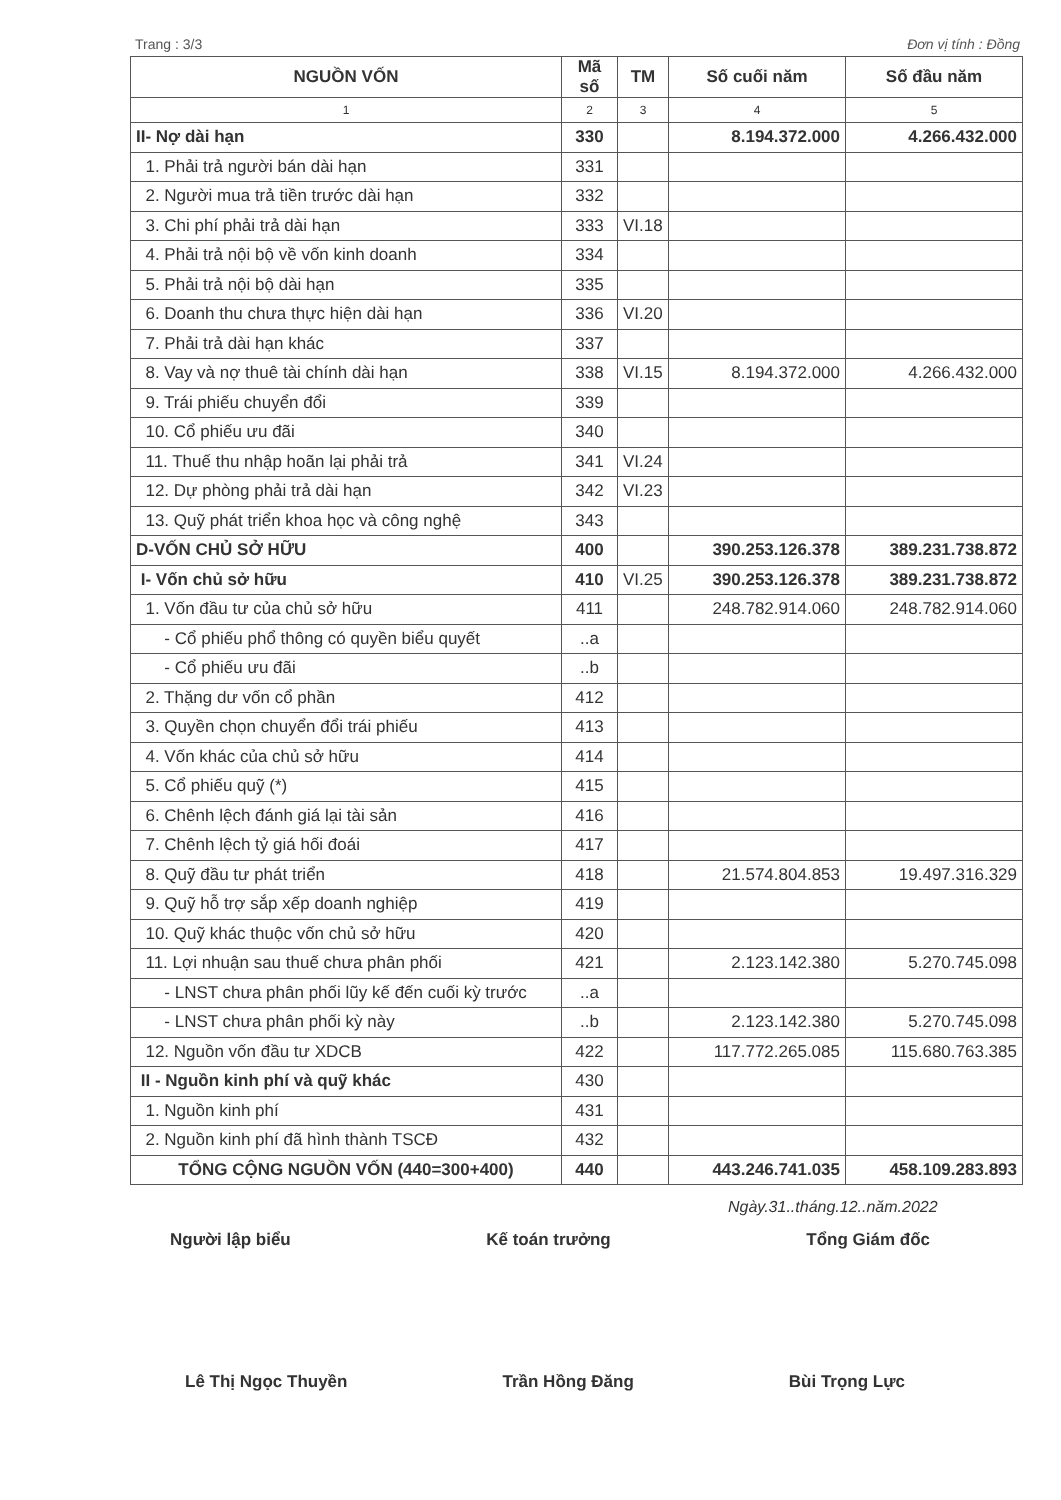Trang : 3/3 Đơn vị tính : Đồng
| NGUỒN VỐN | Mã số | TM | Số cuối năm | Số đầu năm |
| --- | --- | --- | --- | --- |
| 1 | 2 | 3 | 4 | 5 |
| II- Nợ dài hạn | 330 | | 8.194.372.000 | 4.266.432.000 |
| 1. Phải trả người bán dài hạn | 331 | | | |
| 2. Người mua trả tiền trước dài hạn | 332 | | | |
| 3. Chi phí phải trả dài hạn | 333 | VI.18 | | |
| 4. Phải trả nội bộ về vốn kinh doanh | 334 | | | |
| 5. Phải trả nội bộ dài hạn | 335 | | | |
| 6. Doanh thu chưa thực hiện dài hạn | 336 | VI.20 | | |
| 7. Phải trả dài hạn khác | 337 | | | |
| 8. Vay và nợ thuê tài chính dài hạn | 338 | VI.15 | 8.194.372.000 | 4.266.432.000 |
| 9. Trái phiếu chuyển đổi | 339 | | | |
| 10. Cổ phiếu ưu đãi | 340 | | | |
| 11. Thuế thu nhập hoãn lại phải trả | 341 | VI.24 | | |
| 12. Dự phòng phải trả dài hạn | 342 | VI.23 | | |
| 13. Quỹ phát triển khoa học và công nghệ | 343 | | | |
| D-VỐN CHỦ SỞ HỮU | 400 | | 390.253.126.378 | 389.231.738.872 |
| I- Vốn chủ sở hữu | 410 | VI.25 | 390.253.126.378 | 389.231.738.872 |
| 1. Vốn đầu tư của chủ sở hữu | 411 | | 248.782.914.060 | 248.782.914.060 |
| - Cổ phiếu phổ thông có quyền biểu quyết | ..a | | | |
| - Cổ phiếu ưu đãi | ..b | | | |
| 2. Thặng dư vốn cổ phần | 412 | | | |
| 3. Quyền chọn chuyển đổi trái phiếu | 413 | | | |
| 4. Vốn khác của chủ sở hữu | 414 | | | |
| 5. Cổ phiếu quỹ (*) | 415 | | | |
| 6. Chênh lệch đánh giá lại tài sản | 416 | | | |
| 7. Chênh lệch tỷ giá hối đoái | 417 | | | |
| 8. Quỹ đầu tư phát triển | 418 | | 21.574.804.853 | 19.497.316.329 |
| 9. Quỹ hỗ trợ sắp xếp doanh nghiệp | 419 | | | |
| 10. Quỹ khác thuộc vốn chủ sở hữu | 420 | | | |
| 11. Lợi nhuận sau thuế chưa phân phối | 421 | | 2.123.142.380 | 5.270.745.098 |
| - LNST chưa phân phối lũy kế đến cuối kỳ trước | ..a | | | |
| - LNST chưa phân phối kỳ này | ..b | | 2.123.142.380 | 5.270.745.098 |
| 12. Nguồn vốn đầu tư XDCB | 422 | | 117.772.265.085 | 115.680.763.385 |
| II - Nguồn kinh phí và quỹ khác | 430 | | | |
| 1. Nguồn kinh phí | 431 | | | |
| 2. Nguồn kinh phí đã hình thành TSCĐ | 432 | | | |
| TỔNG CỘNG NGUỒN VỐN (440=300+400) | 440 | | 443.246.741.035 | 458.109.283.893 |
Ngày.31..tháng.12..năm.2022
Người lập biểu Kế toán trưởng Tổng Giám đốc
Lê Thị Ngọc Thuyền Trần Hồng Đăng Bùi Trọng Lực